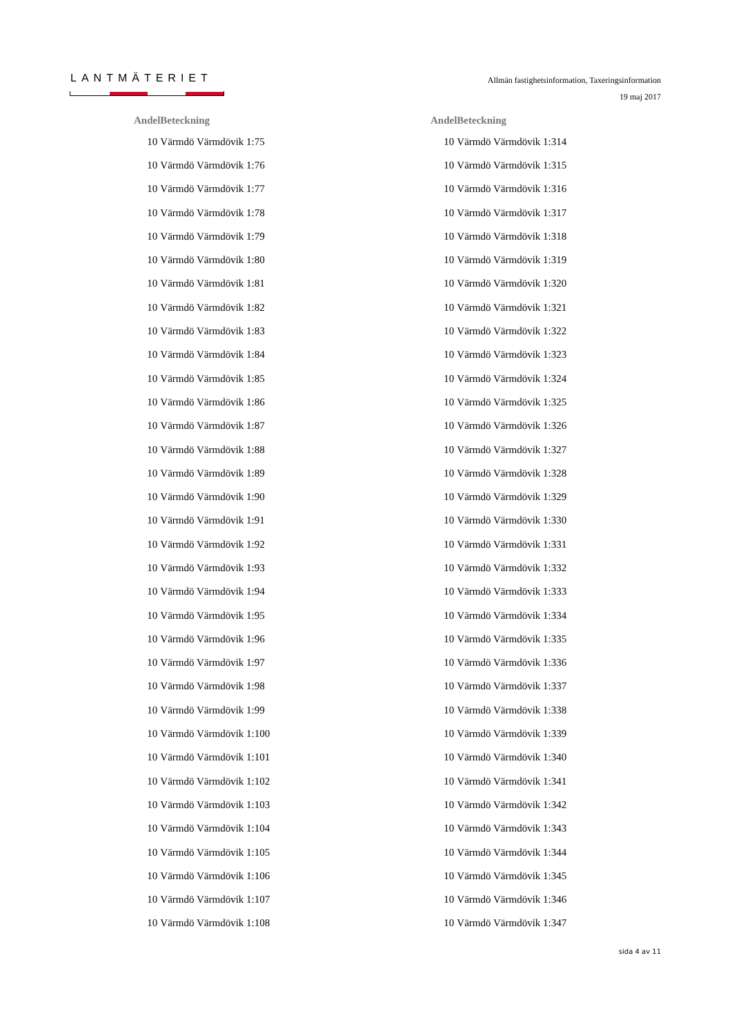LANTMÄTERIET
Allmän fastighetsinformation, Taxeringsinformation
19 maj 2017
| Andel | Beteckning |
| --- | --- |
| 10 | Värmdö Värmdövik 1:75 |
| 10 | Värmdö Värmdövik 1:76 |
| 10 | Värmdö Värmdövik 1:77 |
| 10 | Värmdö Värmdövik 1:78 |
| 10 | Värmdö Värmdövik 1:79 |
| 10 | Värmdö Värmdövik 1:80 |
| 10 | Värmdö Värmdövik 1:81 |
| 10 | Värmdö Värmdövik 1:82 |
| 10 | Värmdö Värmdövik 1:83 |
| 10 | Värmdö Värmdövik 1:84 |
| 10 | Värmdö Värmdövik 1:85 |
| 10 | Värmdö Värmdövik 1:86 |
| 10 | Värmdö Värmdövik 1:87 |
| 10 | Värmdö Värmdövik 1:88 |
| 10 | Värmdö Värmdövik 1:89 |
| 10 | Värmdö Värmdövik 1:90 |
| 10 | Värmdö Värmdövik 1:91 |
| 10 | Värmdö Värmdövik 1:92 |
| 10 | Värmdö Värmdövik 1:93 |
| 10 | Värmdö Värmdövik 1:94 |
| 10 | Värmdö Värmdövik 1:95 |
| 10 | Värmdö Värmdövik 1:96 |
| 10 | Värmdö Värmdövik 1:97 |
| 10 | Värmdö Värmdövik 1:98 |
| 10 | Värmdö Värmdövik 1:99 |
| 10 | Värmdö Värmdövik 1:100 |
| 10 | Värmdö Värmdövik 1:101 |
| 10 | Värmdö Värmdövik 1:102 |
| 10 | Värmdö Värmdövik 1:103 |
| 10 | Värmdö Värmdövik 1:104 |
| 10 | Värmdö Värmdövik 1:105 |
| 10 | Värmdö Värmdövik 1:106 |
| 10 | Värmdö Värmdövik 1:107 |
| 10 | Värmdö Värmdövik 1:108 |
| Andel | Beteckning |
| --- | --- |
| 10 | Värmdö Värmdövik 1:314 |
| 10 | Värmdö Värmdövik 1:315 |
| 10 | Värmdö Värmdövik 1:316 |
| 10 | Värmdö Värmdövik 1:317 |
| 10 | Värmdö Värmdövik 1:318 |
| 10 | Värmdö Värmdövik 1:319 |
| 10 | Värmdö Värmdövik 1:320 |
| 10 | Värmdö Värmdövik 1:321 |
| 10 | Värmdö Värmdövik 1:322 |
| 10 | Värmdö Värmdövik 1:323 |
| 10 | Värmdö Värmdövik 1:324 |
| 10 | Värmdö Värmdövik 1:325 |
| 10 | Värmdö Värmdövik 1:326 |
| 10 | Värmdö Värmdövik 1:327 |
| 10 | Värmdö Värmdövik 1:328 |
| 10 | Värmdö Värmdövik 1:329 |
| 10 | Värmdö Värmdövik 1:330 |
| 10 | Värmdö Värmdövik 1:331 |
| 10 | Värmdö Värmdövik 1:332 |
| 10 | Värmdö Värmdövik 1:333 |
| 10 | Värmdö Värmdövik 1:334 |
| 10 | Värmdö Värmdövik 1:335 |
| 10 | Värmdö Värmdövik 1:336 |
| 10 | Värmdö Värmdövik 1:337 |
| 10 | Värmdö Värmdövik 1:338 |
| 10 | Värmdö Värmdövik 1:339 |
| 10 | Värmdö Värmdövik 1:340 |
| 10 | Värmdö Värmdövik 1:341 |
| 10 | Värmdö Värmdövik 1:342 |
| 10 | Värmdö Värmdövik 1:343 |
| 10 | Värmdö Värmdövik 1:344 |
| 10 | Värmdö Värmdövik 1:345 |
| 10 | Värmdö Värmdövik 1:346 |
| 10 | Värmdö Värmdövik 1:347 |
sida 4 av 11